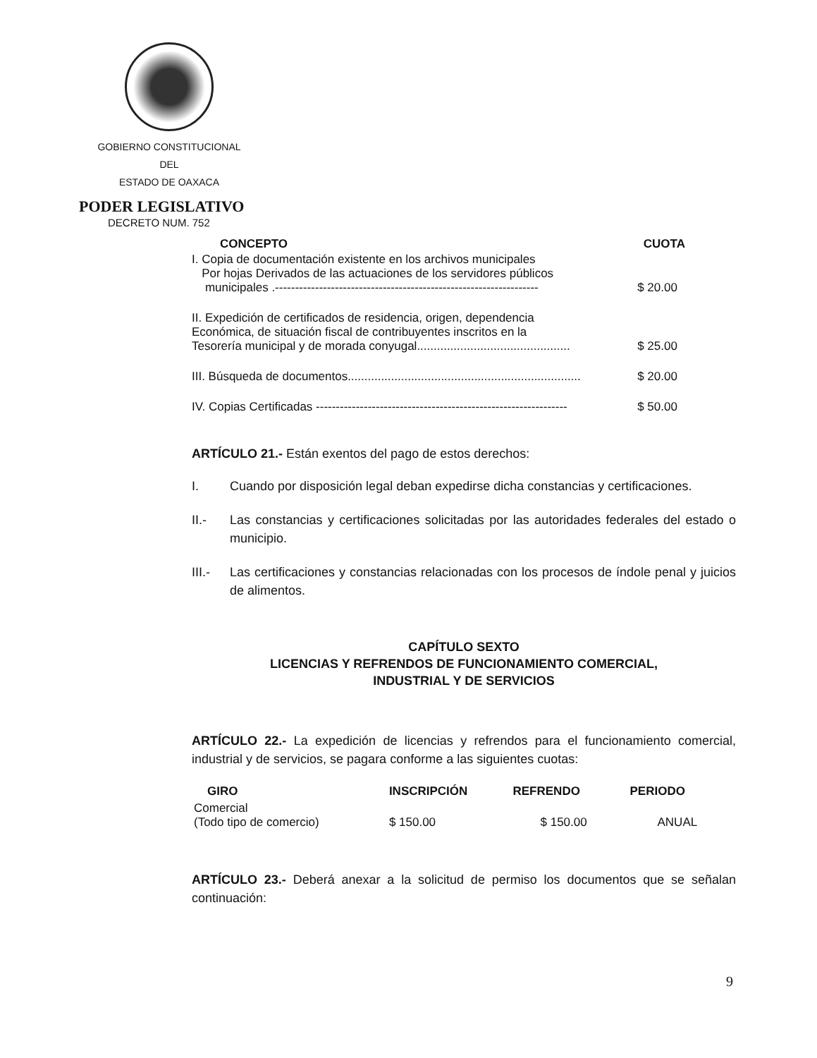GOBIERNO CONSTITUCIONAL
DEL
ESTADO DE OAXACA
PODER LEGISLATIVO
DECRETO NUM. 752
| CONCEPTO | CUOTA |
| --- | --- |
| I. Copia de documentación existente en los archivos municipales Por hojas Derivados de las actuaciones de los servidores públicos municipales .------------------------------------------------------------------ | $ 20.00 |
| II. Expedición de certificados de residencia, origen, dependencia Económica, de situación fiscal de contribuyentes inscritos en la Tesorería municipal y de morada conyugal.............................................. | $ 25.00 |
| III. Búsqueda de documentos...................................................................... | $ 20.00 |
| IV. Copias Certificadas --------------------------------------------------------------- | $ 50.00 |
ARTÍCULO 21.- Están exentos del pago de estos derechos:
I.
Cuando por disposición legal deban expedirse dicha constancias y certificaciones.
II.-
Las constancias y certificaciones solicitadas por las autoridades federales del estado o municipio.
III.-
Las certificaciones y constancias relacionadas con los procesos de índole penal y juicios de alimentos.
CAPÍTULO SEXTO
LICENCIAS Y REFRENDOS DE FUNCIONAMIENTO COMERCIAL,
INDUSTRIAL Y DE SERVICIOS
ARTÍCULO 22.- La expedición de licencias y refrendos para el funcionamiento comercial, industrial y de servicios, se pagara conforme a las siguientes cuotas:
| GIRO | INSCRIPCIÓN | REFRENDO | PERIODO |
| --- | --- | --- | --- |
| Comercial (Todo tipo de comercio) | $ 150.00 | $ 150.00 | ANUAL |
ARTÍCULO 23.- Deberá anexar a la solicitud de permiso los documentos que se señalan continuación:
9